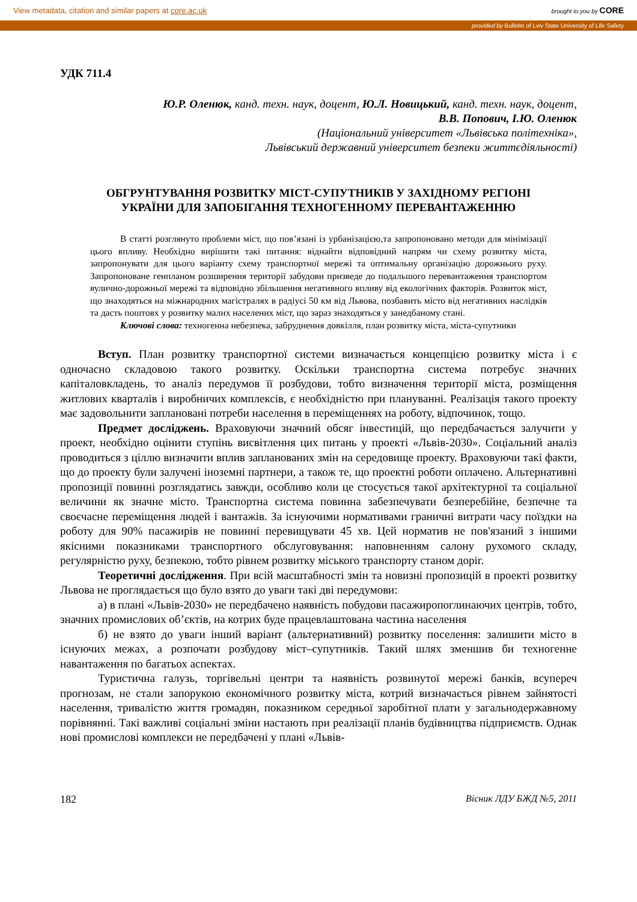View metadata, citation and similar papers at core.ac.uk brought to you by CORE
provided by Bulletin of Lviv State University of Life Safety
УДК 711.4
Ю.Р. Оленюк, канд. техн. наук, доцент, Ю.Л. Новицький, канд. техн. наук, доцент,
В.В. Попович, І.Ю. Оленюк
(Національний університет «Львівська політехніка»,
Львівський державний університет безпеки життєдіяльності)
ОБГРУНТУВАННЯ РОЗВИТКУ МІСТ-СУПУТНИКІВ У ЗАХІДНОМУ РЕГІОНІ
УКРАЇНИ ДЛЯ ЗАПОБІГАННЯ ТЕХНОГЕННОМУ ПЕРЕВАНТАЖЕННЮ
В статті розглянуто проблеми міст, що пов’язані із урбанізацією,та запропоновано методи для мінімізації цього впливу. Необхідно вирішити такі питання: віднайти відповідний напрям чи схему розвитку міста, запропонувати для цього варіанту схему транспортної мережі та оптимальну організацію дорожнього руху. Запропоноване генпланом розширення території забудови призведе до подальшого перевантаження транспортом вулично-дорожньої мережі та відповідно збільшення негативного впливу від екологічних факторів. Розвиток міст, що знаходяться на міжнародних магістралях в радіусі 50 км від Львова, позбавить місто від негативних наслідків та дасть поштовх у розвитку малих населених міст, що зараз знаходяться у занедбаному стані.
Ключові слова: техногенна небезпека, забруднення довкілля, план розвитку міста, міста-супутники
Вступ. План розвитку транспортної системи визначається концепцією розвитку міста і є одночасно складовою такого розвитку. Оскільки транспортна система потребує значних капіталовкладень, то аналіз передумов її розбудови, тобто визначення території міста, розміщення житлових кварталів і виробничих комплексів, є необхідністю при плануванні. Реалізація такого проекту має задовольнити заплановані потреби населення в переміщеннях на роботу, відпочинок, тощо.
Предмет досліджень. Враховуючи значний обсяг інвестицій, що передбачається залучити у проект, необхідно оцінити ступінь висвітлення цих питань у проекті «Львів-2030». Соціальний аналіз проводиться з ціллю визначити вплив запланованих змін на середовище проекту. Враховуючи такі факти, що до проекту були залучені іноземні партнери, а також те, що проектні роботи оплачено. Альтернативні пропозиції повинні розглядатись завжди, особливо коли це стосується такої архітектурної та соціальної величини як значне місто. Транспортна система повинна забезпечувати безперебійне, безпечне та своєчасне переміщення людей і вантажів. За існуючими нормативами граничні витрати часу поїздки на роботу для 90% пасажирів не повинні перевищувати 45 хв. Цей норматив не пов'язаний з іншими якісними показниками транспортного обслуговування: наповненням салону рухомого складу, регулярністю руху, безпекою, тобто рівнем розвитку міського транспорту станом доріг.
Теоретичні дослідження. При всій масштабності змін та новизні пропозицій в проекті розвитку Львова не проглядається що було взято до уваги такі дві передумови:
а) в плані «Львів-2030» не передбачено наявність побудови пасажиропоглинаючих центрів, тобто, значних промислових об’єктів, на котрих буде працевлаштована частина населення
б) не взято до уваги інший варіант (альтернативний) розвитку поселення: залишити місто в існуючих межах, а розпочати розбудову міст–супутників. Такий шлях зменшив би техногенне навантаження по багатьох аспектах.
Туристична галузь, торгівельні центри та наявність розвинутої мережі банків, всупереч прогнозам, не стали запорукою економічного розвитку міста, котрий визначається рівнем зайнятості населення, тривалістю життя громадян, показником середньої заробітної плати у загальнодержавному порівнянні. Такі важливі соціальні зміни настають при реалізації планів будівництва підприємств. Однак нові промислові комплекси не передбачені у плані «Львів-
182 Вісник ЛДУ БЖД №5, 2011